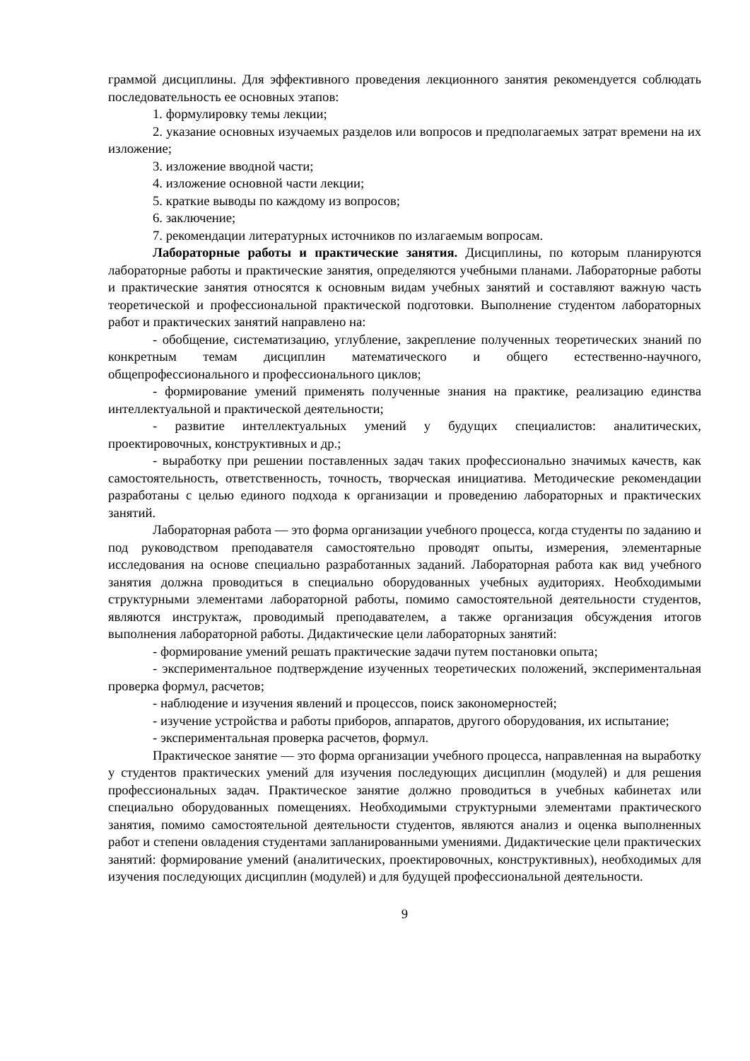граммой дисциплины. Для эффективного проведения лекционного занятия рекомендуется соблюдать последовательность ее основных этапов:
1. формулировку темы лекции;
2. указание основных изучаемых разделов или вопросов и предполагаемых затрат времени на их изложение;
3. изложение вводной части;
4. изложение основной части лекции;
5. краткие выводы по каждому из вопросов;
6. заключение;
7. рекомендации литературных источников по излагаемым вопросам.
Лабораторные работы и практические занятия. Дисциплины, по которым планируются лабораторные работы и практические занятия, определяются учебными планами. Лабораторные работы и практические занятия относятся к основным видам учебных занятий и составляют важную часть теоретической и профессиональной практической подготовки. Выполнение студентом лабораторных работ и практических занятий направлено на:
- обобщение, систематизацию, углубление, закрепление полученных теоретических знаний по конкретным темам дисциплин математического и общего естественно-научного, общепрофессионального и профессионального циклов;
- формирование умений применять полученные знания на практике, реализацию единства интеллектуальной и практической деятельности;
- развитие интеллектуальных умений у будущих специалистов: аналитических, проектировочных, конструктивных и др.;
- выработку при решении поставленных задач таких профессионально значимых качеств, как самостоятельность, ответственность, точность, творческая инициатива. Методические рекомендации разработаны с целью единого подхода к организации и проведению лабораторных и практических занятий.
Лабораторная работа — это форма организации учебного процесса, когда студенты по заданию и под руководством преподавателя самостоятельно проводят опыты, измерения, элементарные исследования на основе специально разработанных заданий. Лабораторная работа как вид учебного занятия должна проводиться в специально оборудованных учебных аудиториях. Необходимыми структурными элементами лабораторной работы, помимо самостоятельной деятельности студентов, являются инструктаж, проводимый преподавателем, а также организация обсуждения итогов выполнения лабораторной работы. Дидактические цели лабораторных занятий:
- формирование умений решать практические задачи путем постановки опыта;
- экспериментальное подтверждение изученных теоретических положений, экспериментальная проверка формул, расчетов;
- наблюдение и изучения явлений и процессов, поиск закономерностей;
- изучение устройства и работы приборов, аппаратов, другого оборудования, их испытание;
- экспериментальная проверка расчетов, формул.
Практическое занятие — это форма организации учебного процесса, направленная на выработку у студентов практических умений для изучения последующих дисциплин (модулей) и для решения профессиональных задач. Практическое занятие должно проводиться в учебных кабинетах или специально оборудованных помещениях. Необходимыми структурными элементами практического занятия, помимо самостоятельной деятельности студентов, являются анализ и оценка выполненных работ и степени овладения студентами запланированными умениями. Дидактические цели практических занятий: формирование умений (аналитических, проектировочных, конструктивных), необходимых для изучения последующих дисциплин (модулей) и для будущей профессиональной деятельности.
9